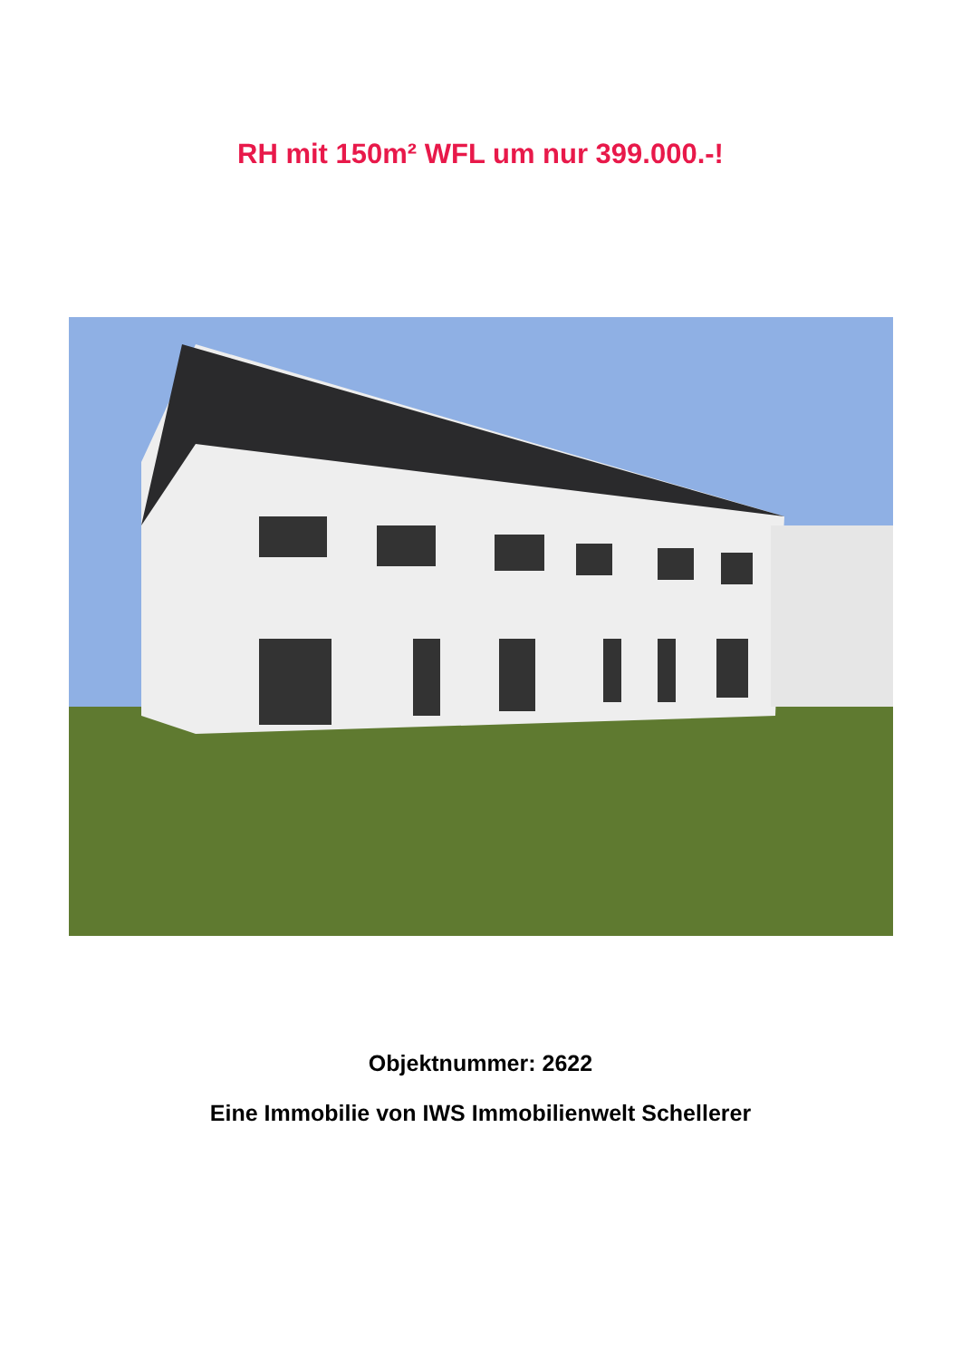RH mit 150m² WFL um nur 399.000.-!
Objektnummer: 2622
Eine Immobilie von IWS Immobilienwelt Schellerer